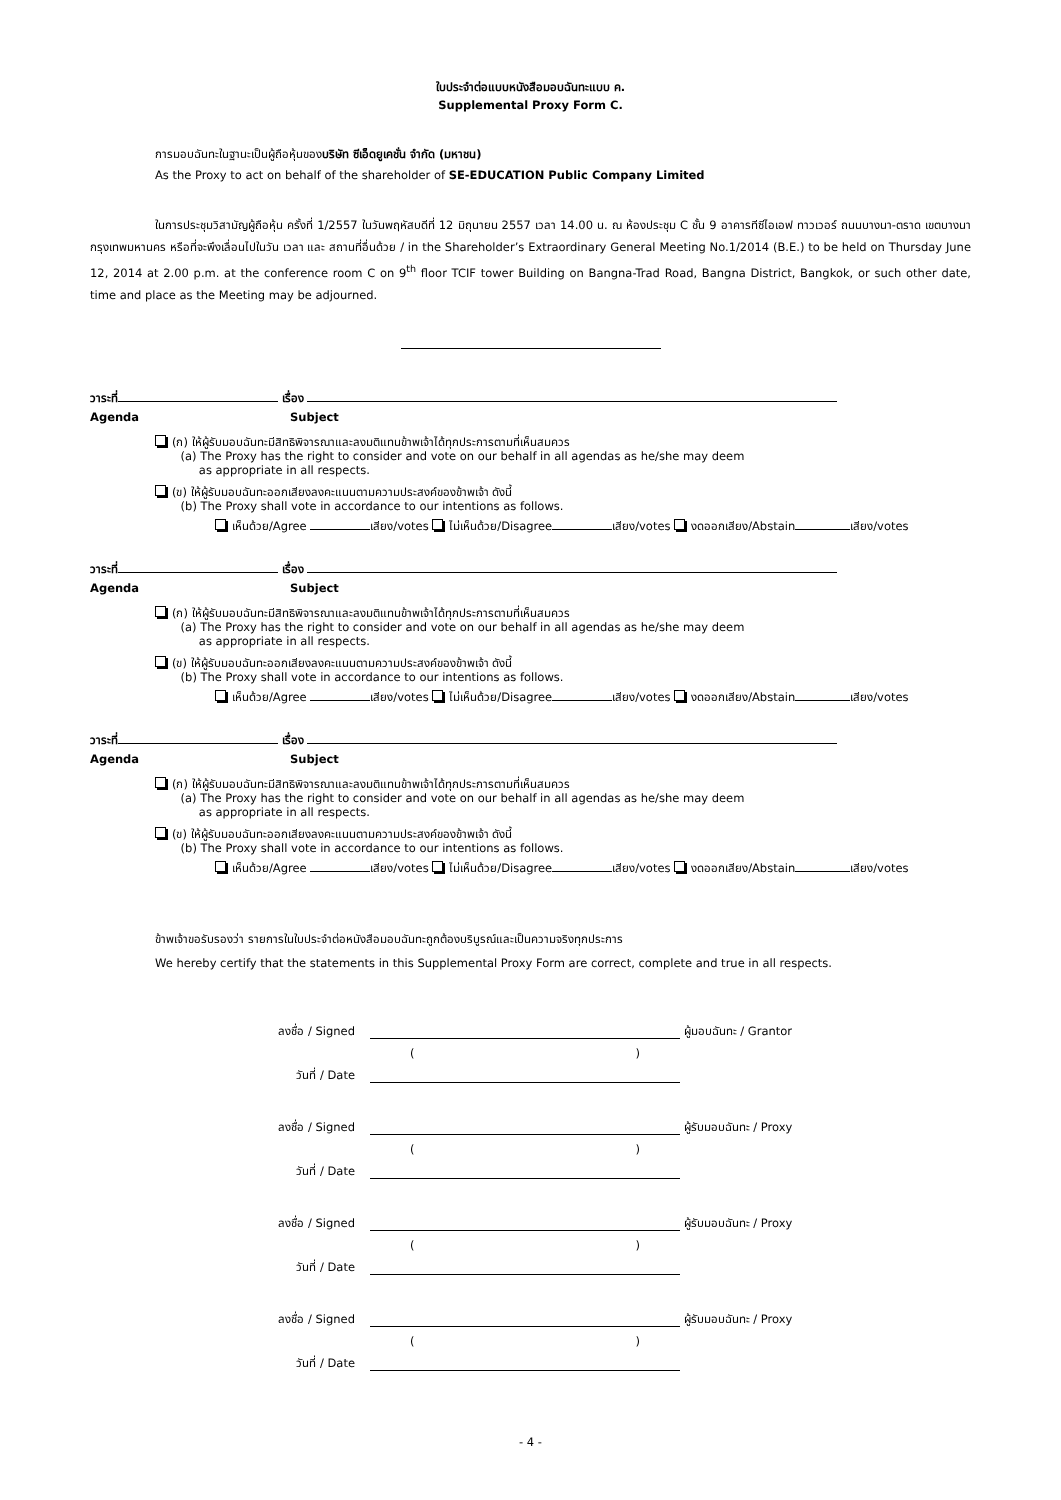ใบประจำต่อแบบหนังสือมอบฉันทะแบบ ค.
Supplemental Proxy Form C.
การมอบฉันทะในฐานะเป็นผู้ถือหุ้นของบริษัท ซีเอ็ดยูเคชั่น จำกัด (มหาชน)
As the Proxy to act on behalf of the shareholder of SE-EDUCATION Public Company Limited
ในการประชุมวิสามัญผู้ถือหุ้น ครั้งที่ 1/2557 ในวันพฤหัสบดีที่ 12 มิถุนายน 2557 เวลา 14.00 น. ณ ห้องประชุม C ชั้น 9 อาคารทีซีไอเอฟ ทาวเวอร์ ถนนบางนา-ตราด เขตบางนา กรุงเทพมหานคร หรือที่จะพึงเลื่อนไปในวัน เวลา และ สถานที่อื่นด้วย / in the Shareholder’s Extraordinary General Meeting No.1/2014 (B.E.) to be held on Thursday June 12, 2014 at 2.00 p.m. at the conference room C on 9<sup>th</sup> floor TCIF tower Building on Bangna-Trad Road, Bangna District, Bangkok, or such other date, time and place as the Meeting may be adjourned.
วาระที่ เรื่อง
Agenda Subject
(ก) ให้ผู้รับมอบฉันทะมีสิทธิพิจารณาและลงมติแทนข้าพเจ้าได้ทุกประการตามที่เห็นสมควร
(a) The Proxy has the right to consider and vote on our behalf in all agendas as he/she may deem
as appropriate in all respects.
(ข) ให้ผู้รับมอบฉันทะออกเสียงลงคะแนนตามความประสงค์ของข้าพเจ้า ดังนี้
(b) The Proxy shall vote in accordance to our intentions as follows.
เห็นด้วย/Agree เสียง/votes ไม่เห็นด้วย/Disagree เสียง/votes งดออกเสียง/Abstain เสียง/votes
วาระที่ เรื่อง
Agenda Subject
(ก) ให้ผู้รับมอบฉันทะมีสิทธิพิจารณาและลงมติแทนข้าพเจ้าได้ทุกประการตามที่เห็นสมควร
(a) The Proxy has the right to consider and vote on our behalf in all agendas as he/she may deem
as appropriate in all respects.
(ข) ให้ผู้รับมอบฉันทะออกเสียงลงคะแนนตามความประสงค์ของข้าพเจ้า ดังนี้
(b) The Proxy shall vote in accordance to our intentions as follows.
เห็นด้วย/Agree เสียง/votes ไม่เห็นด้วย/Disagree เสียง/votes งดออกเสียง/Abstain เสียง/votes
วาระที่ เรื่อง
Agenda Subject
(ก) ให้ผู้รับมอบฉันทะมีสิทธิพิจารณาและลงมติแทนข้าพเจ้าได้ทุกประการตามที่เห็นสมควร
(a) The Proxy has the right to consider and vote on our behalf in all agendas as he/she may deem
as appropriate in all respects.
(ข) ให้ผู้รับมอบฉันทะออกเสียงลงคะแนนตามความประสงค์ของข้าพเจ้า ดังนี้
(b) The Proxy shall vote in accordance to our intentions as follows.
เห็นด้วย/Agree เสียง/votes ไม่เห็นด้วย/Disagree เสียง/votes งดออกเสียง/Abstain เสียง/votes
ข้าพเจ้าขอรับรองว่า รายการในใบประจำต่อหนังสือมอบฉันทะถูกต้องบริบูรณ์และเป็นความจริงทุกประการ
We hereby certify that the statements in this Supplemental Proxy Form are correct, complete and true in all respects.
ลงชื่อ / Signed ผู้มอบฉันทะ / Grantor ( ) วันที่ / Date
ลงชื่อ / Signed ผู้รับมอบฉันทะ / Proxy ( ) วันที่ / Date
ลงชื่อ / Signed ผู้รับมอบฉันทะ / Proxy ( ) วันที่ / Date
ลงชื่อ / Signed ผู้รับมอบฉันทะ / Proxy ( ) วันที่ / Date
- 4 -